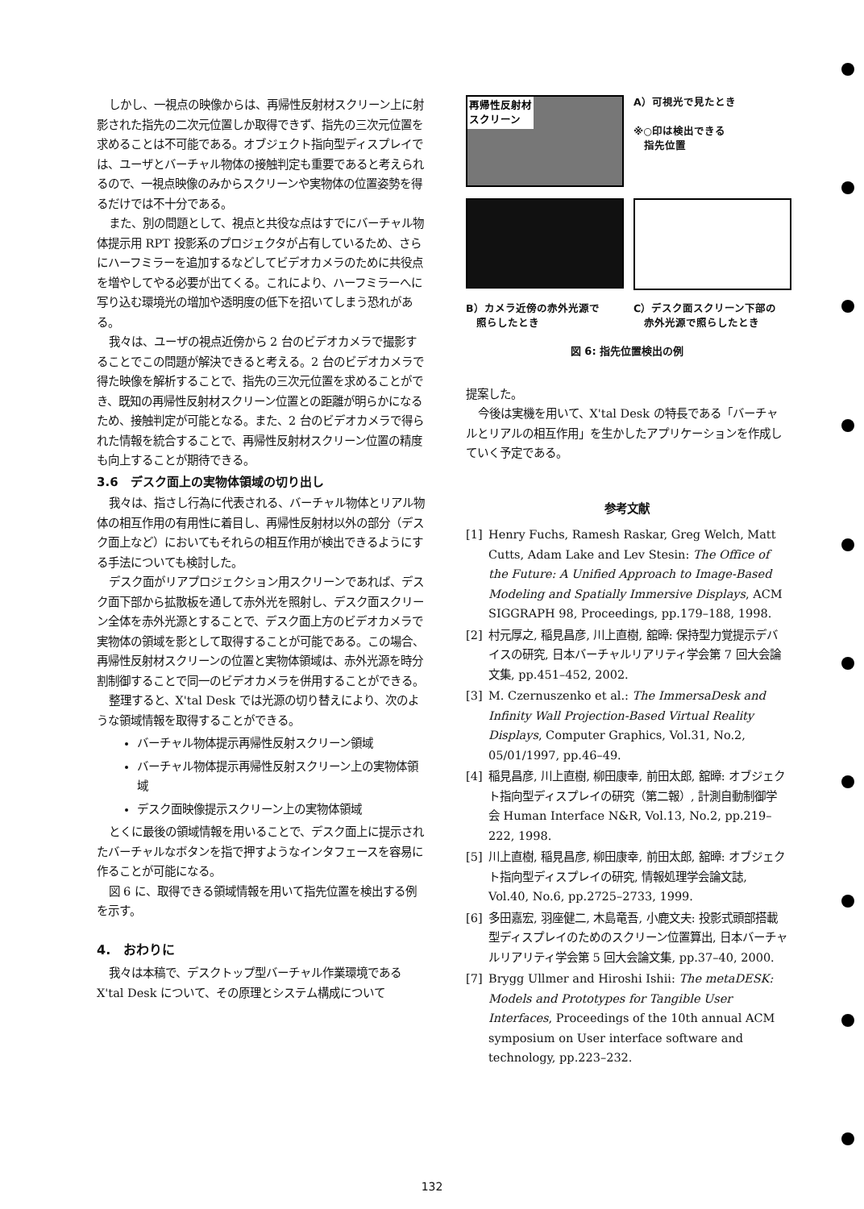しかし、一視点の映像からは、再帰性反射材スクリーン上に射影された指先の二次元位置しか取得できず、指先の三次元位置を求めることは不可能である。オブジェクト指向型ディスプレイでは、ユーザとバーチャル物体の接触判定も重要であると考えられるので、一視点映像のみからスクリーンや実物体の位置姿勢を得るだけでは不十分である。
また、別の問題として、視点と共役な点はすでにバーチャル物体提示用 RPT 投影系のプロジェクタが占有しているため、さらにハーフミラーを追加するなどしてビデオカメラのために共役点を増やしてやる必要が出てくる。これにより、ハーフミラーへに写り込む環境光の増加や透明度の低下を招いてしまう恐れがある。
我々は、ユーザの視点近傍から 2 台のビデオカメラで撮影することでこの問題が解決できると考える。2 台のビデオカメラで得た映像を解析することで、指先の三次元位置を求めることができ、既知の再帰性反射材スクリーン位置との距離が明らかになるため、接触判定が可能となる。また、2 台のビデオカメラで得られた情報を統合することで、再帰性反射材スクリーン位置の精度も向上することが期待できる。
3.6　デスク面上の実物体領域の切り出し
我々は、指さし行為に代表される、バーチャル物体とリアル物体の相互作用の有用性に着目し、再帰性反射材以外の部分（デスク面上など）においてもそれらの相互作用が検出できるようにする手法についても検討した。
デスク面がリアプロジェクション用スクリーンであれば、デスク面下部から拡散板を通して赤外光を照射し、デスク面スクリーン全体を赤外光源とすることで、デスク面上方のビデオカメラで実物体の領域を影として取得することが可能である。この場合、再帰性反射材スクリーンの位置と実物体領域は、赤外光源を時分割制御することで同一のビデオカメラを併用することができる。
整理すると、X'tal Desk では光源の切り替えにより、次のような領域情報を取得することができる。
バーチャル物体提示再帰性反射スクリーン領域
バーチャル物体提示再帰性反射スクリーン上の実物体領域
デスク面映像提示スクリーン上の実物体領域
とくに最後の領域情報を用いることで、デスク面上に提示されたバーチャルなボタンを指で押すようなインタフェースを容易に作ることが可能になる。
図 6 に、取得できる領域情報を用いて指先位置を検出する例を示す。
4.　おわりに
我々は本稿で、デスクトップ型バーチャル作業環境である X'tal Desk について、その原理とシステム構成について
再帰性反射材
スクリーン
A）可視光で見たとき
※○印は検出できる
　指先位置
B）カメラ近傍の赤外光源で
　照らしたとき
C）デスク面スクリーン下部の
　赤外光源で照らしたとき
図 6: 指先位置検出の例
提案した。
今後は実機を用いて、X'tal Desk の特長である「バーチャルとリアルの相互作用」を生かしたアプリケーションを作成していく予定である。
参考文献
[1] Henry Fuchs, Ramesh Raskar, Greg Welch, Matt Cutts, Adam Lake and Lev Stesin: The Office of the Future: A Unified Approach to Image-Based Modeling and Spatially Immersive Displays, ACM SIGGRAPH 98, Proceedings, pp.179–188, 1998.
[2] 村元厚之, 稲見昌彦, 川上直樹, 舘暲: 保持型力覚提示デバイスの研究, 日本バーチャルリアリティ学会第 7 回大会論文集, pp.451–452, 2002.
[3] M. Czernuszenko et al.: The ImmersaDesk and Infinity Wall Projection-Based Virtual Reality Displays, Computer Graphics, Vol.31, No.2, 05/01/1997, pp.46–49.
[4] 稲見昌彦, 川上直樹, 柳田康幸, 前田太郎, 舘暲: オブジェクト指向型ディスプレイの研究（第二報）, 計測自動制御学会 Human Interface N&R, Vol.13, No.2, pp.219–222, 1998.
[5] 川上直樹, 稲見昌彦, 柳田康幸, 前田太郎, 舘暲: オブジェクト指向型ディスプレイの研究, 情報処理学会論文誌, Vol.40, No.6, pp.2725–2733, 1999.
[6] 多田嘉宏, 羽座健二, 木島竜吾, 小鹿文夫: 投影式頭部搭載型ディスプレイのためのスクリーン位置算出, 日本バーチャルリアリティ学会第 5 回大会論文集, pp.37–40, 2000.
[7] Brygg Ullmer and Hiroshi Ishii: The metaDESK: Models and Prototypes for Tangible User Interfaces, Proceedings of the 10th annual ACM symposium on User interface software and technology, pp.223–232.
132